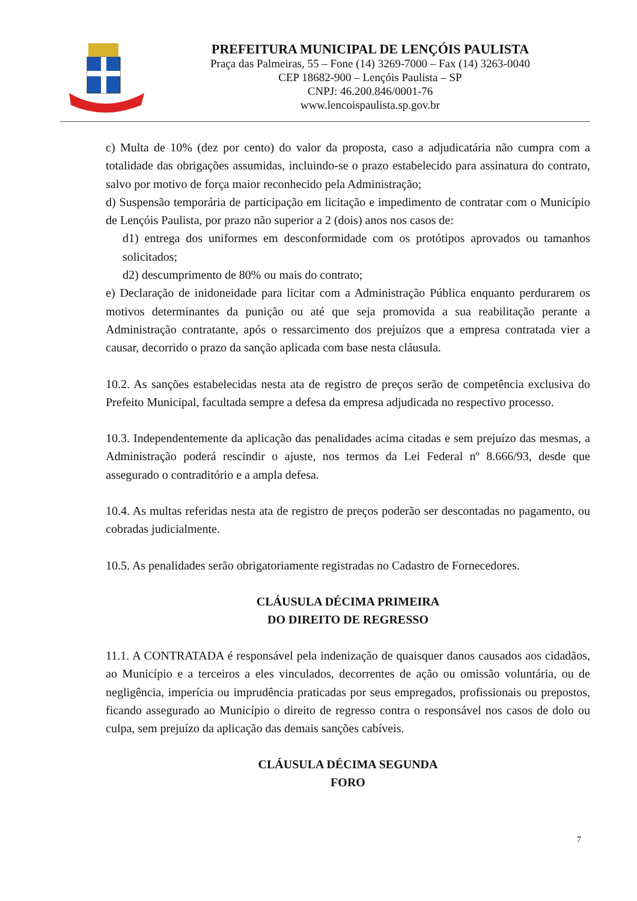PREFEITURA MUNICIPAL DE LENÇÓIS PAULISTA
Praça das Palmeiras, 55 – Fone (14) 3269-7000 – Fax (14) 3263-0040
CEP 18682-900 – Lençóis Paulista – SP
CNPJ: 46.200.846/0001-76
www.lencoispaulista.sp.gov.br
c) Multa de 10% (dez por cento) do valor da proposta, caso a adjudicatária não cumpra com a totalidade das obrigações assumidas, incluindo-se o prazo estabelecido para assinatura do contrato, salvo por motivo de força maior reconhecido pela Administração;
d) Suspensão temporária de participação em licitação e impedimento de contratar com o Município de Lençóis Paulista, por prazo não superior a 2 (dois) anos nos casos de:
d1) entrega dos uniformes em desconformidade com os protótipos aprovados ou tamanhos solicitados;
d2) descumprimento de 80% ou mais do contrato;
e) Declaração de inidoneidade para licitar com a Administração Pública enquanto perdurarem os motivos determinantes da punição ou até que seja promovida a sua reabilitação perante a Administração contratante, após o ressarcimento dos prejuízos que a empresa contratada vier a causar, decorrido o prazo da sanção aplicada com base nesta cláusula.
10.2. As sanções estabelecidas nesta ata de registro de preços serão de competência exclusiva do Prefeito Municipal, facultada sempre a defesa da empresa adjudicada no respectivo processo.
10.3. Independentemente da aplicação das penalidades acima citadas e sem prejuízo das mesmas, a Administração poderá rescindir o ajuste, nos termos da Lei Federal nº 8.666/93, desde que assegurado o contraditório e a ampla defesa.
10.4. As multas referidas nesta ata de registro de preços poderão ser descontadas no pagamento, ou cobradas judicialmente.
10.5. As penalidades serão obrigatoriamente registradas no Cadastro de Fornecedores.
CLÁUSULA DÉCIMA PRIMEIRA
DO DIREITO DE REGRESSO
11.1. A CONTRATADA é responsável pela indenização de quaisquer danos causados aos cidadãos, ao Município e a terceiros a eles vinculados, decorrentes de ação ou omissão voluntária, ou de negligência, imperícia ou imprudência praticadas por seus empregados, profissionais ou prepostos, ficando assegurado ao Município o direito de regresso contra o responsável nos casos de dolo ou culpa, sem prejuízo da aplicação das demais sanções cabíveis.
CLÁUSULA DÉCIMA SEGUNDA
FORO
7